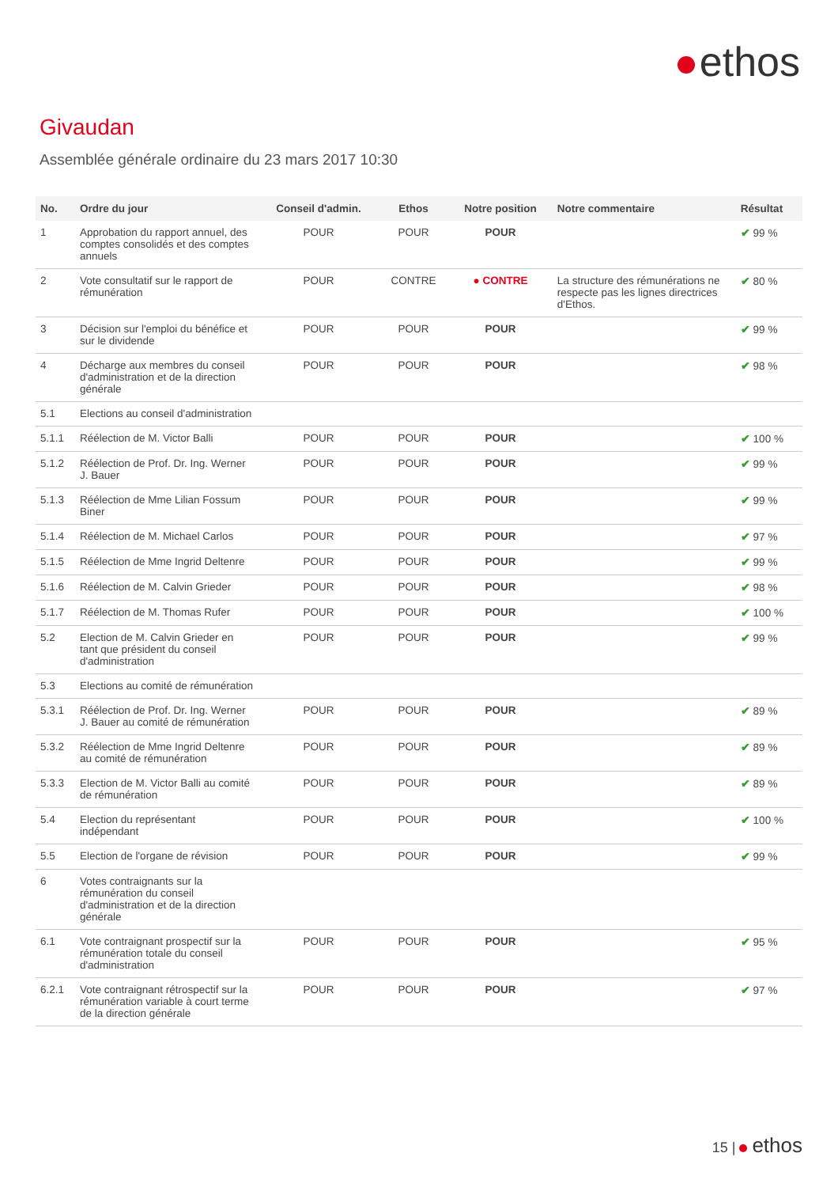ethos
Givaudan
Assemblée générale ordinaire du 23 mars 2017 10:30
| No. | Ordre du jour | Conseil d'admin. | Ethos | Notre position | Notre commentaire | Résultat |
| --- | --- | --- | --- | --- | --- | --- |
| 1 | Approbation du rapport annuel, des comptes consolidés et des comptes annuels | POUR | POUR | POUR | | ✔ 99 % |
| 2 | Vote consultatif sur le rapport de rémunération | POUR | CONTRE | ● CONTRE | La structure des rémunérations ne respecte pas les lignes directrices d'Ethos. | ✔ 80 % |
| 3 | Décision sur l'emploi du bénéfice et sur le dividende | POUR | POUR | POUR | | ✔ 99 % |
| 4 | Décharge aux membres du conseil d'administration et de la direction générale | POUR | POUR | POUR | | ✔ 98 % |
| 5.1 | Elections au conseil d'administration | | | | | |
| 5.1.1 | Réélection de M. Victor Balli | POUR | POUR | POUR | | ✔ 100 % |
| 5.1.2 | Réélection de Prof. Dr. Ing. Werner J. Bauer | POUR | POUR | POUR | | ✔ 99 % |
| 5.1.3 | Réélection de Mme Lilian Fossum Biner | POUR | POUR | POUR | | ✔ 99 % |
| 5.1.4 | Réélection de M. Michael Carlos | POUR | POUR | POUR | | ✔ 97 % |
| 5.1.5 | Réélection de Mme Ingrid Deltenre | POUR | POUR | POUR | | ✔ 99 % |
| 5.1.6 | Réélection de M. Calvin Grieder | POUR | POUR | POUR | | ✔ 98 % |
| 5.1.7 | Réélection de M. Thomas Rufer | POUR | POUR | POUR | | ✔ 100 % |
| 5.2 | Election de M. Calvin Grieder en tant que président du conseil d'administration | POUR | POUR | POUR | | ✔ 99 % |
| 5.3 | Elections au comité de rémunération | | | | | |
| 5.3.1 | Réélection de Prof. Dr. Ing. Werner J. Bauer au comité de rémunération | POUR | POUR | POUR | | ✔ 89 % |
| 5.3.2 | Réélection de Mme Ingrid Deltenre au comité de rémunération | POUR | POUR | POUR | | ✔ 89 % |
| 5.3.3 | Election de M. Victor Balli au comité de rémunération | POUR | POUR | POUR | | ✔ 89 % |
| 5.4 | Election du représentant indépendant | POUR | POUR | POUR | | ✔ 100 % |
| 5.5 | Election de l'organe de révision | POUR | POUR | POUR | | ✔ 99 % |
| 6 | Votes contraignants sur la rémunération du conseil d'administration et de la direction générale | | | | | |
| 6.1 | Vote contraignant prospectif sur la rémunération totale du conseil d'administration | POUR | POUR | POUR | | ✔ 95 % |
| 6.2.1 | Vote contraignant rétrospectif sur la rémunération variable à court terme de la direction générale | POUR | POUR | POUR | | ✔ 97 % |
15 | ethos